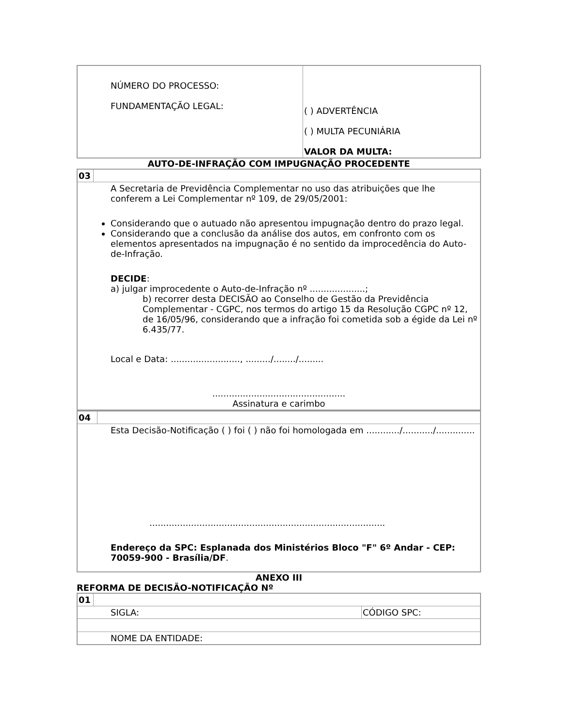| NÚMERO DO PROCESSO: FUNDAMENTAÇÃO LEGAL: | ( ) ADVERTÊNCIA ( ) MULTA PECUNIÁRIA VALOR DA MULTA: |
AUTO-DE-INFRAÇÃO COM IMPUGNAÇÃO PROCEDENTE
| 03 | |
| A Secretaria de Previdência Complementar no uso das atribuições que lhe conferem a Lei Complementar nº 109, de 29/05/2001: Considerando que o autuado não apresentou impugnação dentro do prazo legal. Considerando que a conclusão da análise dos autos, em confronto com os elementos apresentados na impugnação é no sentido da improcedência do Auto-de-Infração. DECIDE : a) julgar improcedente o Auto-de-Infração nº ....................; b) recorrer desta DECISÃO ao Conselho de Gestão da Previdência Complementar - CGPC, nos termos do artigo 15 da Resolução CGPC nº 12, de 16/05/96, considerando que a infração foi cometida sob a égide da Lei nº 6.435/77. Local e Data: ........................., ........./......../......... ................................................ Assinatura e carimbo | |
| 04 | |
| Esta Decisão-Notificação ( ) foi ( ) não foi homologada em ............/.........../.............. ..................................................................................... Endereço da SPC: Esplanada dos Ministérios Bloco "F" 6º Andar - CEP: 70059-900 - Brasília/DF . | |
ANEXO III
REFORMA DE DECISÃO-NOTIFICAÇÃO Nº
| 01 | | |
| SIGLA: | | CÓDIGO SPC: |
| NOME DA ENTIDADE: | | |